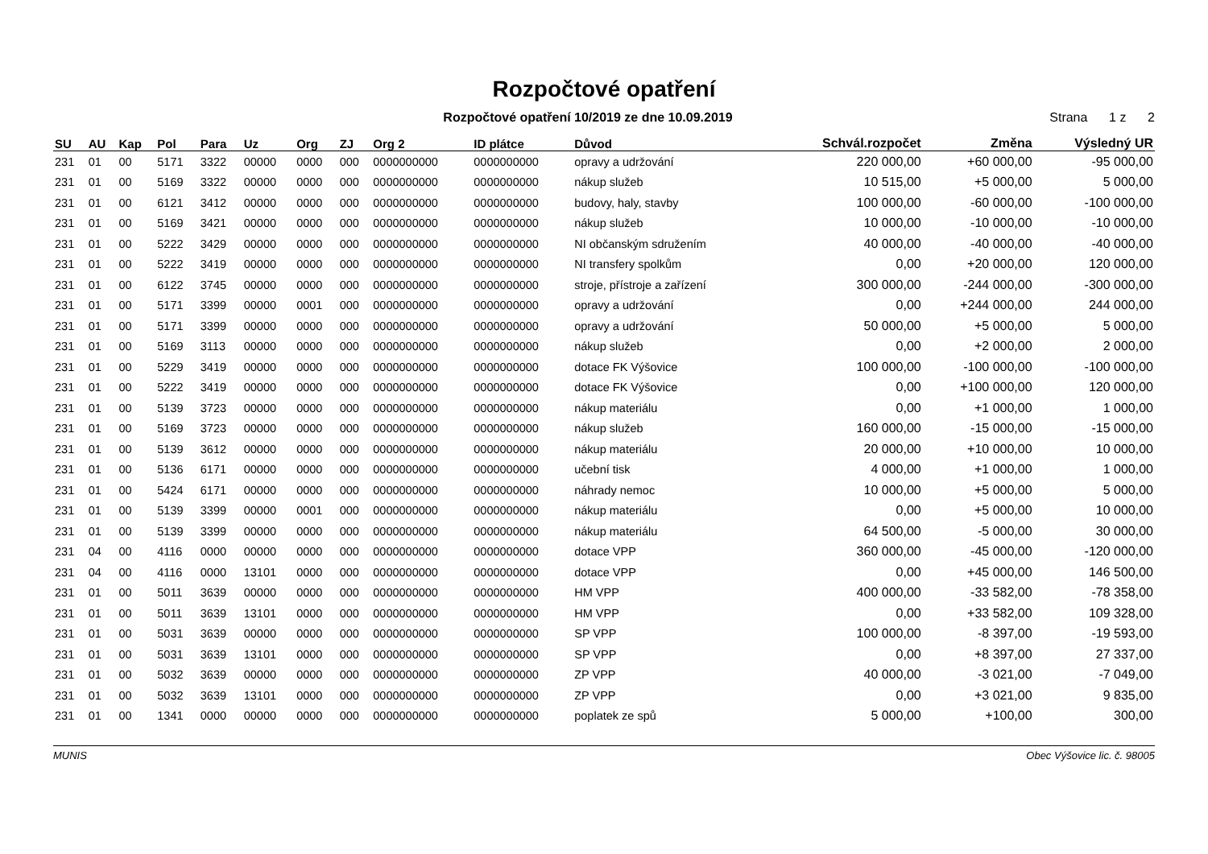Rozpočtové opatření
Rozpočtové opatření 10/2019 ze dne 10.09.2019
Strana 1 z 2
| SU | AU | Kap | Pol | Para | Uz | Org | ZJ | Org 2 | ID plátce | Důvod | Schvál.rozpočet | Změna | Výsledný UR |
| --- | --- | --- | --- | --- | --- | --- | --- | --- | --- | --- | --- | --- | --- |
| 231 | 01 | 00 | 5171 | 3322 | 00000 | 0000 | 000 | 0000000000 | 0000000000 | opravy a udržování | 220 000,00 | +60 000,00 | -95 000,00 |
| 231 | 01 | 00 | 5169 | 3322 | 00000 | 0000 | 000 | 0000000000 | 0000000000 | nákup služeb | 10 515,00 | +5 000,00 | 5 000,00 |
| 231 | 01 | 00 | 6121 | 3412 | 00000 | 0000 | 000 | 0000000000 | 0000000000 | budovy, haly, stavby | 100 000,00 | -60 000,00 | -100 000,00 |
| 231 | 01 | 00 | 5169 | 3421 | 00000 | 0000 | 000 | 0000000000 | 0000000000 | nákup služeb | 10 000,00 | -10 000,00 | -10 000,00 |
| 231 | 01 | 00 | 5222 | 3429 | 00000 | 0000 | 000 | 0000000000 | 0000000000 | NI občanským sdružením | 40 000,00 | -40 000,00 | -40 000,00 |
| 231 | 01 | 00 | 5222 | 3419 | 00000 | 0000 | 000 | 0000000000 | 0000000000 | NI transfery spolkům | 0,00 | +20 000,00 | 120 000,00 |
| 231 | 01 | 00 | 6122 | 3745 | 00000 | 0000 | 000 | 0000000000 | 0000000000 | stroje, přístroje a zařízení | 300 000,00 | -244 000,00 | -300 000,00 |
| 231 | 01 | 00 | 5171 | 3399 | 00000 | 0001 | 000 | 0000000000 | 0000000000 | opravy a udržování | 0,00 | +244 000,00 | 244 000,00 |
| 231 | 01 | 00 | 5171 | 3399 | 00000 | 0000 | 000 | 0000000000 | 0000000000 | opravy a udržování | 50 000,00 | +5 000,00 | 5 000,00 |
| 231 | 01 | 00 | 5169 | 3113 | 00000 | 0000 | 000 | 0000000000 | 0000000000 | nákup služeb | 0,00 | +2 000,00 | 2 000,00 |
| 231 | 01 | 00 | 5229 | 3419 | 00000 | 0000 | 000 | 0000000000 | 0000000000 | dotace FK Výšovice | 100 000,00 | -100 000,00 | -100 000,00 |
| 231 | 01 | 00 | 5222 | 3419 | 00000 | 0000 | 000 | 0000000000 | 0000000000 | dotace FK Výšovice | 0,00 | +100 000,00 | 120 000,00 |
| 231 | 01 | 00 | 5139 | 3723 | 00000 | 0000 | 000 | 0000000000 | 0000000000 | nákup materiálu | 0,00 | +1 000,00 | 1 000,00 |
| 231 | 01 | 00 | 5169 | 3723 | 00000 | 0000 | 000 | 0000000000 | 0000000000 | nákup služeb | 160 000,00 | -15 000,00 | -15 000,00 |
| 231 | 01 | 00 | 5139 | 3612 | 00000 | 0000 | 000 | 0000000000 | 0000000000 | nákup materiálu | 20 000,00 | +10 000,00 | 10 000,00 |
| 231 | 01 | 00 | 5136 | 6171 | 00000 | 0000 | 000 | 0000000000 | 0000000000 | učební tisk | 4 000,00 | +1 000,00 | 1 000,00 |
| 231 | 01 | 00 | 5424 | 6171 | 00000 | 0000 | 000 | 0000000000 | 0000000000 | náhrady nemoc | 10 000,00 | +5 000,00 | 5 000,00 |
| 231 | 01 | 00 | 5139 | 3399 | 00000 | 0001 | 000 | 0000000000 | 0000000000 | nákup materiálu | 0,00 | +5 000,00 | 10 000,00 |
| 231 | 01 | 00 | 5139 | 3399 | 00000 | 0000 | 000 | 0000000000 | 0000000000 | nákup materiálu | 64 500,00 | -5 000,00 | 30 000,00 |
| 231 | 04 | 00 | 4116 | 0000 | 00000 | 0000 | 000 | 0000000000 | 0000000000 | dotace VPP | 360 000,00 | -45 000,00 | -120 000,00 |
| 231 | 04 | 00 | 4116 | 0000 | 13101 | 0000 | 000 | 0000000000 | 0000000000 | dotace VPP | 0,00 | +45 000,00 | 146 500,00 |
| 231 | 01 | 00 | 5011 | 3639 | 00000 | 0000 | 000 | 0000000000 | 0000000000 | HM VPP | 400 000,00 | -33 582,00 | -78 358,00 |
| 231 | 01 | 00 | 5011 | 3639 | 13101 | 0000 | 000 | 0000000000 | 0000000000 | HM VPP | 0,00 | +33 582,00 | 109 328,00 |
| 231 | 01 | 00 | 5031 | 3639 | 00000 | 0000 | 000 | 0000000000 | 0000000000 | SP VPP | 100 000,00 | -8 397,00 | -19 593,00 |
| 231 | 01 | 00 | 5031 | 3639 | 13101 | 0000 | 000 | 0000000000 | 0000000000 | SP VPP | 0,00 | +8 397,00 | 27 337,00 |
| 231 | 01 | 00 | 5032 | 3639 | 00000 | 0000 | 000 | 0000000000 | 0000000000 | ZP VPP | 40 000,00 | -3 021,00 | -7 049,00 |
| 231 | 01 | 00 | 5032 | 3639 | 13101 | 0000 | 000 | 0000000000 | 0000000000 | ZP VPP | 0,00 | +3 021,00 | 9 835,00 |
| 231 | 01 | 00 | 1341 | 0000 | 00000 | 0000 | 000 | 0000000000 | 0000000000 | poplatek ze spů | 5 000,00 | +100,00 | 300,00 |
MUNIS Obec Výšovice lic. č. 98005